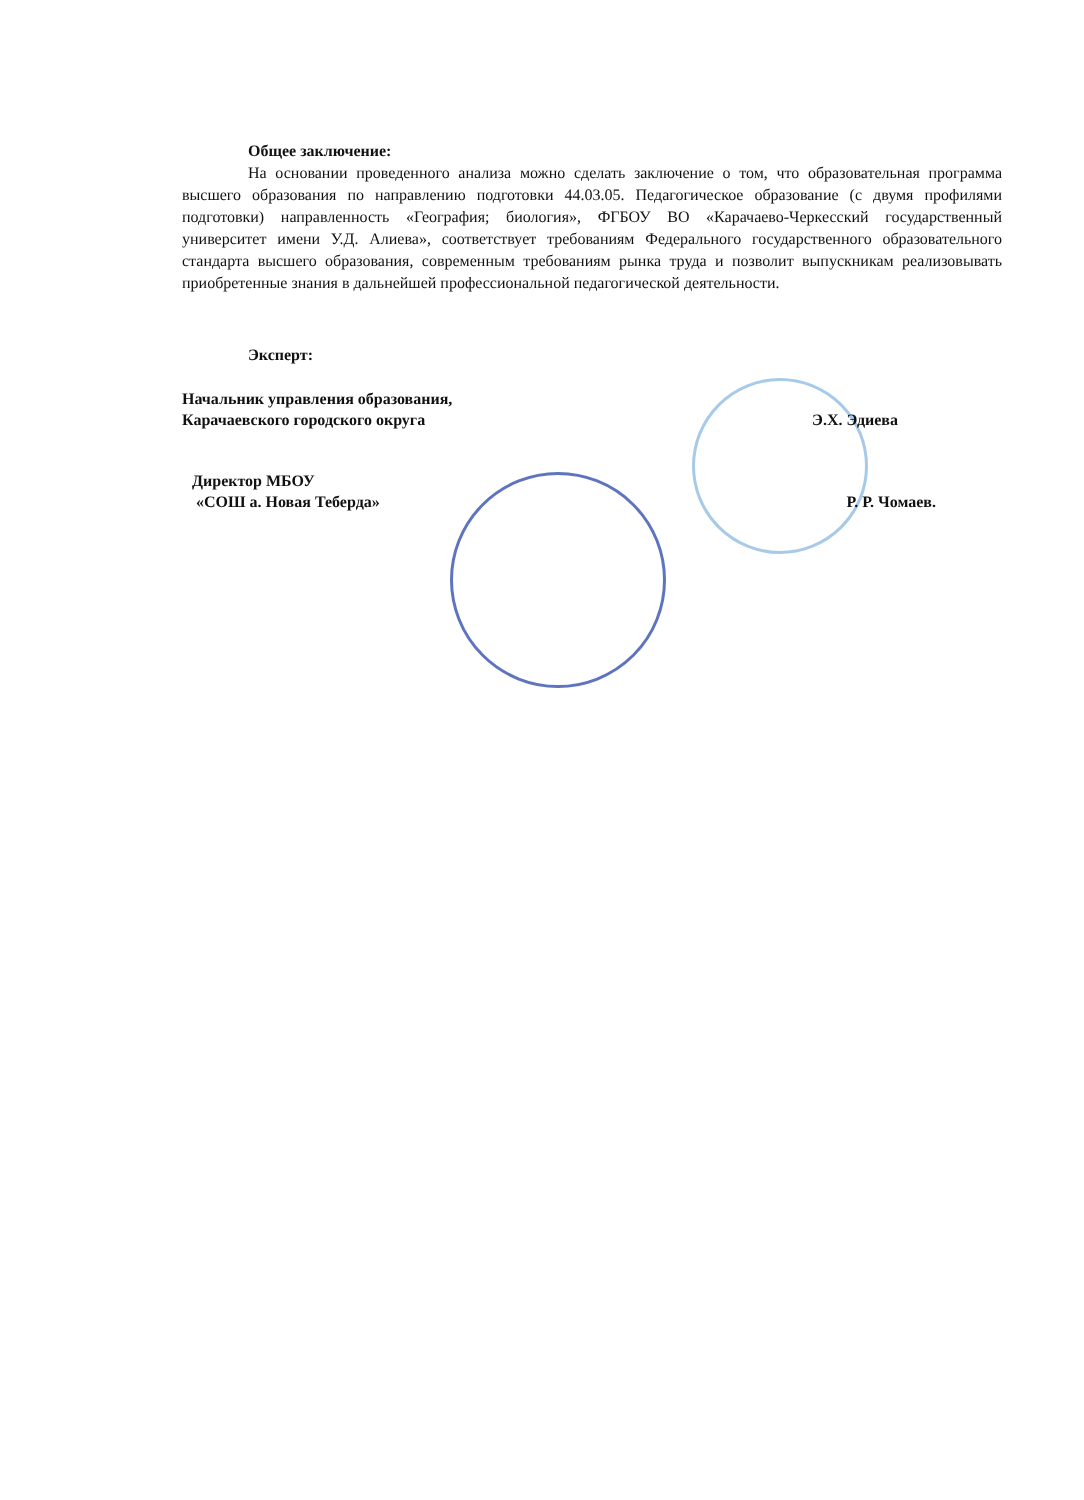Общее заключение:
На основании проведенного анализа можно сделать заключение о том, что образовательная программа высшего образования по направлению подготовки 44.03.05. Педагогическое образование (с двумя профилями подготовки) направленность «География; биология», ФГБОУ ВО «Карачаево-Черкесский государственный университет имени У.Д. Алиева», соответствует требованиям Федерального государственного образовательного стандарта высшего образования, современным требованиям рынка труда и позволит выпускникам реализовывать приобретенные знания в дальнейшей профессиональной педагогической деятельности.
Эксперт:
Начальник управления образования,
Карачаевского городского округа Э.Х. Эдиева
Директор МБОУ
«СОШ а. Новая Теберда» Р. Р. Чомаев.